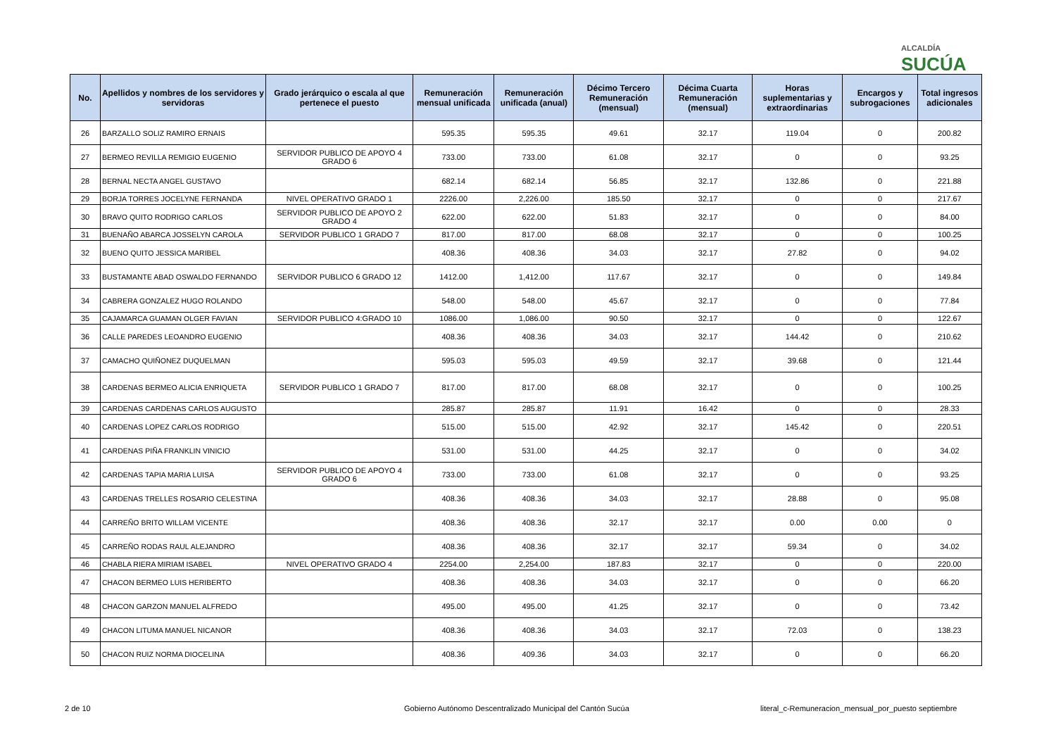ALCALDÍA
SUCÚA
| No. | Apellidos y nombres de los servidores y servidoras | Grado jerárquico o escala al que pertenece el puesto | Remuneración mensual unificada | Remuneración unificada (anual) | Décimo Tercero Remuneración (mensual) | Décima Cuarta Remuneración (mensual) | Horas suplementarias y extraordinarias | Encargos y subrogaciones | Total ingresos adicionales |
| --- | --- | --- | --- | --- | --- | --- | --- | --- | --- |
| 26 | BARZALLO SOLIZ RAMIRO ERNAIS | | 595.35 | 595.35 | 49.61 | 32.17 | 119.04 | 0 | 200.82 |
| 27 | BERMEO REVILLA REMIGIO EUGENIO | SERVIDOR PUBLICO DE APOYO 4 GRADO 6 | 733.00 | 733.00 | 61.08 | 32.17 | 0 | 0 | 93.25 |
| 28 | BERNAL NECTA ANGEL GUSTAVO | | 682.14 | 682.14 | 56.85 | 32.17 | 132.86 | 0 | 221.88 |
| 29 | BORJA TORRES JOCELYNE FERNANDA | NIVEL OPERATIVO GRADO 1 | 2226.00 | 2,226.00 | 185.50 | 32.17 | 0 | 0 | 217.67 |
| 30 | BRAVO QUITO RODRIGO CARLOS | SERVIDOR PUBLICO DE APOYO 2 GRADO 4 | 622.00 | 622.00 | 51.83 | 32.17 | 0 | 0 | 84.00 |
| 31 | BUENAÑO ABARCA JOSSELYN CAROLA | SERVIDOR PUBLICO 1 GRADO 7 | 817.00 | 817.00 | 68.08 | 32.17 | 0 | 0 | 100.25 |
| 32 | BUENO QUITO JESSICA MARIBEL | | 408.36 | 408.36 | 34.03 | 32.17 | 27.82 | 0 | 94.02 |
| 33 | BUSTAMANTE ABAD OSWALDO FERNANDO | SERVIDOR PUBLICO 6 GRADO 12 | 1412.00 | 1,412.00 | 117.67 | 32.17 | 0 | 0 | 149.84 |
| 34 | CABRERA GONZALEZ HUGO ROLANDO | | 548.00 | 548.00 | 45.67 | 32.17 | 0 | 0 | 77.84 |
| 35 | CAJAMARCA GUAMAN OLGER FAVIAN | SERVIDOR PUBLICO 4:GRADO 10 | 1086.00 | 1,086.00 | 90.50 | 32.17 | 0 | 0 | 122.67 |
| 36 | CALLE PAREDES LEOANDRO EUGENIO | | 408.36 | 408.36 | 34.03 | 32.17 | 144.42 | 0 | 210.62 |
| 37 | CAMACHO QUIÑONEZ DUQUELMAN | | 595.03 | 595.03 | 49.59 | 32.17 | 39.68 | 0 | 121.44 |
| 38 | CARDENAS BERMEO ALICIA ENRIQUETA | SERVIDOR PUBLICO 1 GRADO 7 | 817.00 | 817.00 | 68.08 | 32.17 | 0 | 0 | 100.25 |
| 39 | CARDENAS CARDENAS CARLOS AUGUSTO | | 285.87 | 285.87 | 11.91 | 16.42 | 0 | 0 | 28.33 |
| 40 | CARDENAS LOPEZ CARLOS RODRIGO | | 515.00 | 515.00 | 42.92 | 32.17 | 145.42 | 0 | 220.51 |
| 41 | CARDENAS PIÑA FRANKLIN VINICIO | | 531.00 | 531.00 | 44.25 | 32.17 | 0 | 0 | 34.02 |
| 42 | CARDENAS TAPIA MARIA LUISA | SERVIDOR PUBLICO DE APOYO 4 GRADO 6 | 733.00 | 733.00 | 61.08 | 32.17 | 0 | 0 | 93.25 |
| 43 | CARDENAS TRELLES ROSARIO CELESTINA | | 408.36 | 408.36 | 34.03 | 32.17 | 28.88 | 0 | 95.08 |
| 44 | CARREÑO BRITO WILLAM VICENTE | | 408.36 | 408.36 | 32.17 | 32.17 | 0.00 | 0.00 | 0 |
| 45 | CARREÑO RODAS RAUL ALEJANDRO | | 408.36 | 408.36 | 32.17 | 32.17 | 59.34 | 0 | 34.02 |
| 46 | CHABLA RIERA MIRIAM ISABEL | NIVEL OPERATIVO GRADO 4 | 2254.00 | 2,254.00 | 187.83 | 32.17 | 0 | 0 | 220.00 |
| 47 | CHACON BERMEO LUIS HERIBERTO | | 408.36 | 408.36 | 34.03 | 32.17 | 0 | 0 | 66.20 |
| 48 | CHACON GARZON MANUEL ALFREDO | | 495.00 | 495.00 | 41.25 | 32.17 | 0 | 0 | 73.42 |
| 49 | CHACON LITUMA MANUEL NICANOR | | 408.36 | 408.36 | 34.03 | 32.17 | 72.03 | 0 | 138.23 |
| 50 | CHACON RUIZ NORMA DIOCELINA | | 408.36 | 409.36 | 34.03 | 32.17 | 0 | 0 | 66.20 |
2 de 10
Gobierno Autónomo Descentralizado Municipal del Cantón Sucúa
literal_c-Remuneracion_mensual_por_puesto septiembre